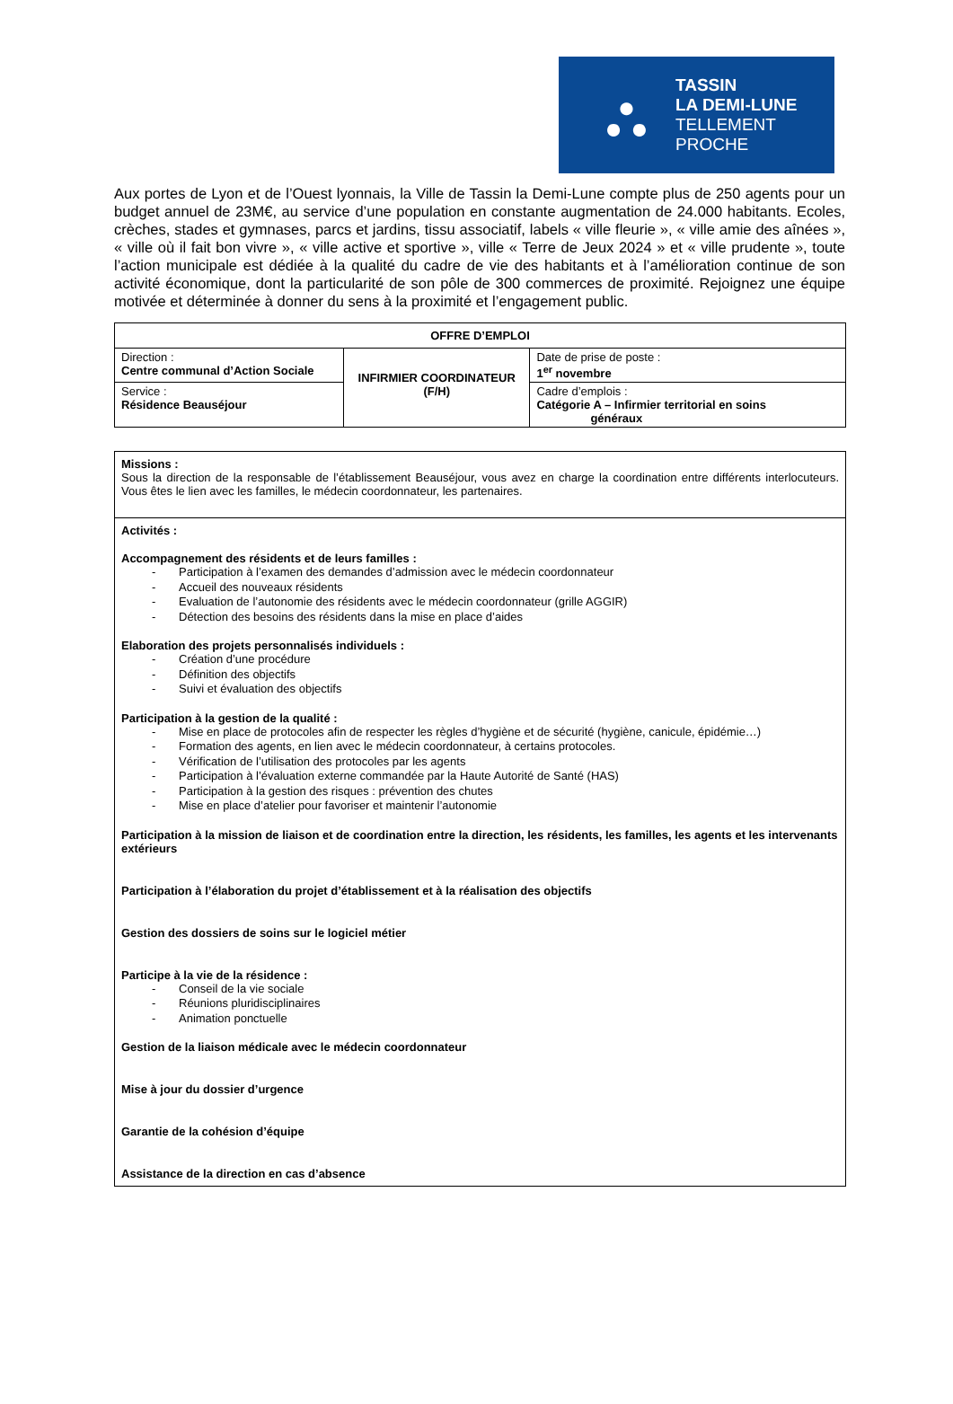⛬
TASSIN
LA DEMI-LUNE
TELLEMENT
PROCHE
Aux portes de Lyon et de l’Ouest lyonnais, la Ville de Tassin la Demi-Lune compte plus de 250 agents pour un budget annuel de 23M€, au service d’une population en constante augmentation de 24.000 habitants. Ecoles, crèches, stades et gymnases, parcs et jardins, tissu associatif, labels « ville fleurie », « ville amie des aînées », « ville où il fait bon vivre », « ville active et sportive », ville « Terre de Jeux 2024 » et « ville prudente », toute l’action municipale est dédiée à la qualité du cadre de vie des habitants et à l’amélioration continue de son activité économique, dont la particularité de son pôle de 300 commerces de proximité. Rejoignez une équipe motivée et déterminée à donner du sens à la proximité et l’engagement public.
| OFFRE D’EMPLOI | | |
| --- | --- | --- |
| Direction : Centre communal d’Action Sociale | INFIRMIER COORDINATEUR (F/H) | Date de prise de poste : 1<sup>er</sup> novembre |
| Service : Résidence Beauséjour | | Cadre d’emplois : Catégorie A – Infirmier territorial en soins généraux |
| Missions : Sous la direction de la responsable de l’établissement Beauséjour, vous avez en charge la coordination entre différents interlocuteurs. Vous êtes le lien avec les familles, le médecin coordonnateur, les partenaires. |
| Activités : Accompagnement des résidents et de leurs familles : - Participation à l’examen des demandes d’admission avec le médecin coordonnateur - Accueil des nouveaux résidents - Evaluation de l’autonomie des résidents avec le médecin coordonnateur (grille AGGIR) - Détection des besoins des résidents dans la mise en place d’aides Elaboration des projets personnalisés individuels : - Création d’une procédure - Définition des objectifs - Suivi et évaluation des objectifs Participation à la gestion de la qualité : - Mise en place de protocoles afin de respecter les règles d’hygiène et de sécurité (hygiène, canicule, épidémie…) - Formation des agents, en lien avec le médecin coordonnateur, à certains protocoles. - Vérification de l’utilisation des protocoles par les agents - Participation à l’évaluation externe commandée par la Haute Autorité de Santé (HAS) - Participation à la gestion des risques : prévention des chutes - Mise en place d’atelier pour favoriser et maintenir l’autonomie Participation à la mission de liaison et de coordination entre la direction, les résidents, les familles, les agents et les intervenants extérieurs Participation à l’élaboration du projet d’établissement et à la réalisation des objectifs Gestion des dossiers de soins sur le logiciel métier Participe à la vie de la résidence : - Conseil de la vie sociale - Réunions pluridisciplinaires - Animation ponctuelle Gestion de la liaison médicale avec le médecin coordonnateur Mise à jour du dossier d’urgence Garantie de la cohésion d’équipe Assistance de la direction en cas d’absence |